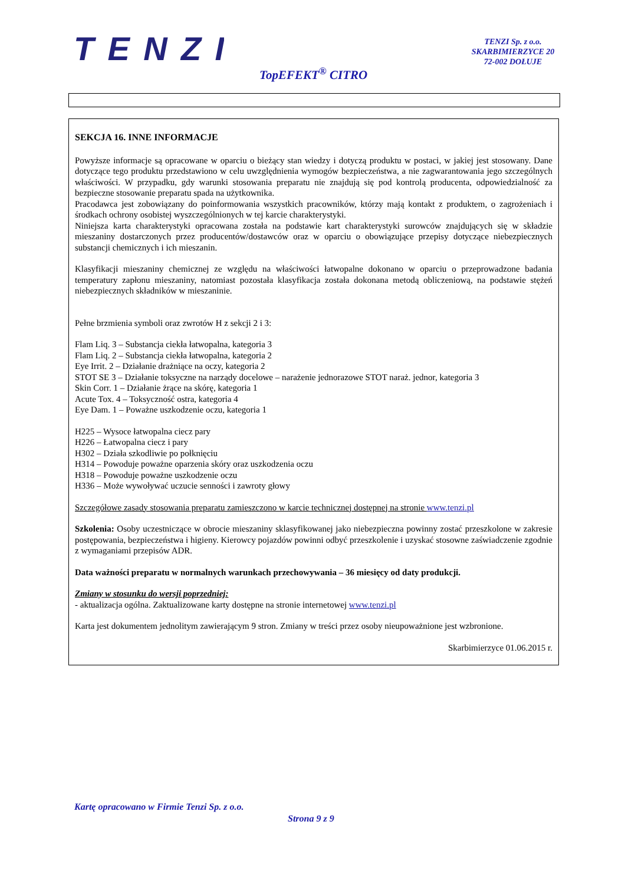TENZI
TENZI Sp. z o.o.
SKARBIMIERZYCE 20
72-002 DOŁUJE
TopEFEKT<sup>®</sup> CITRO
SEKCJA 16. INNE INFORMACJE
Powyższe informacje są opracowane w oparciu o bieżący stan wiedzy i dotyczą produktu w postaci, w jakiej jest stosowany. Dane dotyczące tego produktu przedstawiono w celu uwzględnienia wymogów bezpieczeństwa, a nie zagwarantowania jego szczególnych właściwości. W przypadku, gdy warunki stosowania preparatu nie znajdują się pod kontrolą producenta, odpowiedzialność za bezpieczne stosowanie preparatu spada na użytkownika.
Pracodawca jest zobowiązany do poinformowania wszystkich pracowników, którzy mają kontakt z produktem, o zagrożeniach i środkach ochrony osobistej wyszczególnionych w tej karcie charakterystyki.
Niniejsza karta charakterystyki opracowana została na podstawie kart charakterystyki surowców znajdujących się w składzie mieszaniny dostarczonych przez producentów/dostawców oraz w oparciu o obowiązujące przepisy dotyczące niebezpiecznych substancji chemicznych i ich mieszanin.
Klasyfikacji mieszaniny chemicznej ze względu na właściwości łatwopalne dokonano w oparciu o przeprowadzone badania temperatury zapłonu mieszaniny, natomiast pozostała klasyfikacja została dokonana metodą obliczeniową, na podstawie stężeń niebezpiecznych składników w mieszaninie.
Pełne brzmienia symboli oraz zwrotów H z sekcji 2 i 3:
Flam Liq. 3 – Substancja ciekła łatwopalna, kategoria 3
Flam Liq. 2 – Substancja ciekła łatwopalna, kategoria 2
Eye Irrit. 2 – Działanie drażniące na oczy, kategoria 2
STOT SE 3 – Działanie toksyczne na narządy docelowe – narażenie jednorazowe STOT naraż. jednor, kategoria 3
Skin Corr. 1 – Działanie żrące na skórę, kategoria 1
Acute Tox. 4 – Toksyczność ostra, kategoria 4
Eye Dam. 1 – Poważne uszkodzenie oczu, kategoria 1
H225 – Wysoce łatwopalna ciecz pary
H226 – Łatwopalna ciecz i pary
H302 – Działa szkodliwie po połknięciu
H314 – Powoduje poważne oparzenia skóry oraz uszkodzenia oczu
H318 – Powoduje poważne uszkodzenie oczu
H336 – Może wywoływać uczucie senności i zawroty głowy
Szczegółowe zasady stosowania preparatu zamieszczono w karcie technicznej dostępnej na stronie www.tenzi.pl
Szkolenia: Osoby uczestniczące w obrocie mieszaniny sklasyfikowanej jako niebezpieczna powinny zostać przeszkolone w zakresie postępowania, bezpieczeństwa i higieny. Kierowcy pojazdów powinni odbyć przeszkolenie i uzyskać stosowne zaświadczenie zgodnie z wymaganiami przepisów ADR.
Data ważności preparatu w normalnych warunkach przechowywania – 36 miesięcy od daty produkcji.
Zmiany w stosunku do wersji poprzedniej:
- aktualizacja ogólna. Zaktualizowane karty dostępne na stronie internetowej www.tenzi.pl
Karta jest dokumentem jednolitym zawierającym 9 stron. Zmiany w treści przez osoby nieupoważnione jest wzbronione.
Skarbimierzyce 01.06.2015 r.
Kartę opracowano w Firmie Tenzi Sp. z o.o.
Strona 9 z 9